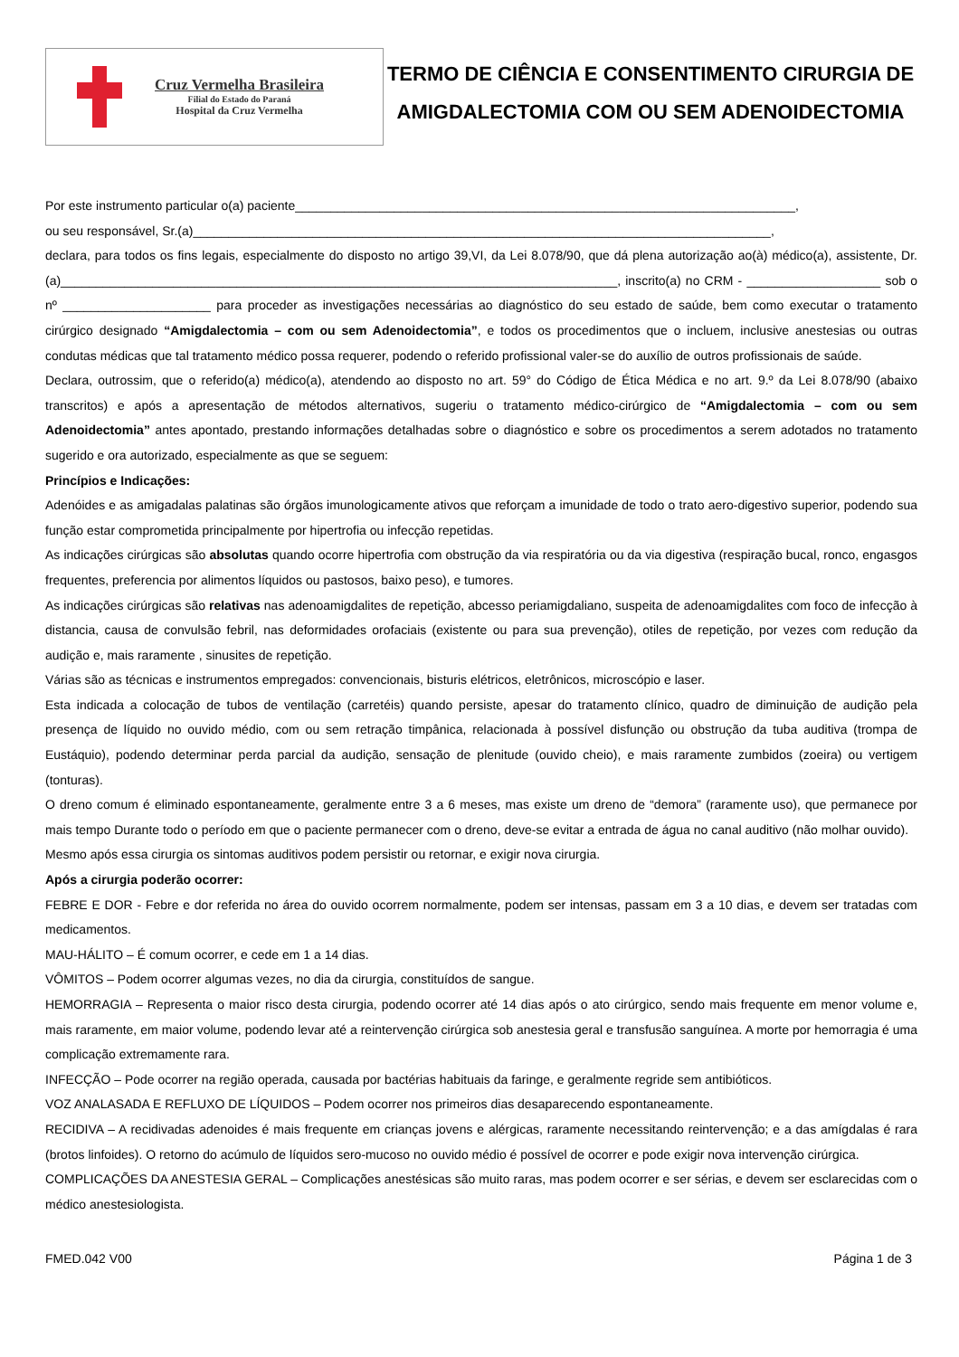Cruz Vermelha Brasileira
Filial do Estado do Paraná
Hospital da Cruz Vermelha
TERMO DE CIÊNCIA E CONSENTIMENTO CIRURGIA DE AMIGDALECTOMIA COM OU SEM ADENOIDECTOMIA
Por este instrumento particular o(a) paciente_______________________________________________________________________,
ou seu responsável, Sr.(a)__________________________________________________________________________________,
declara, para todos os fins legais, especialmente do disposto no artigo 39,VI, da Lei 8.078/90, que dá plena autorização ao(à) médico(a), assistente, Dr.(a)_______________________________________________________________________________, inscrito(a) no CRM - ___________________ sob o nº _____________________ para proceder as investigações necessárias ao diagnóstico do seu estado de saúde, bem como executar o tratamento cirúrgico designado “Amigdalectomia – com ou sem Adenoidectomia”, e todos os procedimentos que o incluem, inclusive anestesias ou outras condutas médicas que tal tratamento médico possa requerer, podendo o referido profissional valer-se do auxílio de outros profissionais de saúde.
Declara, outrossim, que o referido(a) médico(a), atendendo ao disposto no art. 59° do Código de Ética Médica e no art. 9.º da Lei 8.078/90 (abaixo transcritos) e após a apresentação de métodos alternativos, sugeriu o tratamento médico-cirúrgico de “Amigdalectomia – com ou sem Adenoidectomia” antes apontado, prestando informações detalhadas sobre o diagnóstico e sobre os procedimentos a serem adotados no tratamento sugerido e ora autorizado, especialmente as que se seguem:
Princípios e Indicações:
Adenóides e as amigadalas palatinas são órgãos imunologicamente ativos que reforçam a imunidade de todo o trato aero-digestivo superior, podendo sua função estar comprometida principalmente por hipertrofia ou infecção repetidas.
As indicações cirúrgicas são absolutas quando ocorre hipertrofia com obstrução da via respiratória ou da via digestiva (respiração bucal, ronco, engasgos frequentes, preferencia por alimentos líquidos ou pastosos, baixo peso), e tumores.
As indicações cirúrgicas são relativas nas adenoamigdalites de repetição, abcesso periamigdaliano, suspeita de adenoamigdalites com foco de infecção à distancia, causa de convulsão febril, nas deformidades orofaciais (existente ou para sua prevenção), otiles de repetição, por vezes com redução da audição e, mais raramente , sinusites de repetição.
Várias são as técnicas e instrumentos empregados: convencionais, bisturis elétricos, eletrônicos, microscópio e laser.
Esta indicada a colocação de tubos de ventilação (carretéis) quando persiste, apesar do tratamento clínico, quadro de diminuição de audição pela presença de líquido no ouvido médio, com ou sem retração timpânica, relacionada à possível disfunção ou obstrução da tuba auditiva (trompa de Eustáquio), podendo determinar perda parcial da audição, sensação de plenitude (ouvido cheio), e mais raramente zumbidos (zoeira) ou vertigem (tonturas).
O dreno comum é eliminado espontaneamente, geralmente entre 3 a 6 meses, mas existe um dreno de “demora” (raramente uso), que permanece por mais tempo Durante todo o período em que o paciente permanecer com o dreno, deve-se evitar a entrada de água no canal auditivo (não molhar ouvido).
Mesmo após essa cirurgia os sintomas auditivos podem persistir ou retornar, e exigir nova cirurgia.
Após a cirurgia poderão ocorrer:
FEBRE E DOR - Febre e dor referida no área do ouvido ocorrem normalmente, podem ser intensas, passam em 3 a 10 dias, e devem ser tratadas com medicamentos.
MAU-HÁLITO – É comum ocorrer, e cede em 1 a 14 dias.
VÔMITOS – Podem ocorrer algumas vezes, no dia da cirurgia, constituídos de sangue.
HEMORRAGIA – Representa o maior risco desta cirurgia, podendo ocorrer até 14 dias após o ato cirúrgico, sendo mais frequente em menor volume e, mais raramente, em maior volume, podendo levar até a reintervenção cirúrgica sob anestesia geral e transfusão sanguínea. A morte por hemorragia é uma complicação extremamente rara.
INFECÇÃO – Pode ocorrer na região operada, causada por bactérias habituais da faringe, e geralmente regride sem antibióticos.
VOZ ANALASADA E REFLUXO DE LÍQUIDOS – Podem ocorrer nos primeiros dias desaparecendo espontaneamente.
RECIDIVA – A recidivadas adenoides é mais frequente em crianças jovens e alérgicas, raramente necessitando reintervenção; e a das amígdalas é rara (brotos linfoides). O retorno do acúmulo de líquidos sero-mucoso no ouvido médio é possível de ocorrer e pode exigir nova intervenção cirúrgica.
COMPLICAÇÕES DA ANESTESIA GERAL – Complicações anestésicas são muito raras, mas podem ocorrer e ser sérias, e devem ser esclarecidas com o médico anestesiologista.
FMED.042 V00 Página 1 de 3